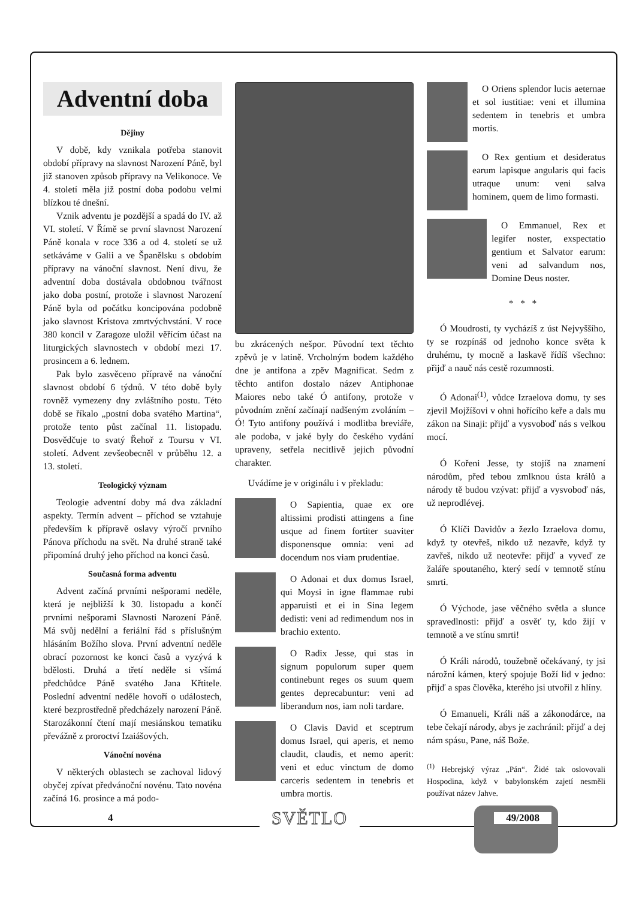Adventní doba
Dějiny
V době, kdy vznikala potřeba stanovit období přípravy na slavnost Narození Páně, byl již stanoven způsob přípravy na Velikonoce. Ve 4. století měla již postní doba podobu velmi blízkou té dnešní.
Vznik adventu je pozdější a spadá do IV. až VI. století. V Římě se první slavnost Narození Páně konala v roce 336 a od 4. století se už setkáváme v Galii a ve Španělsku s obdobím přípravy na vánoční slavnost. Není divu, že adventní doba dostávala obdobnou tvářnost jako doba postní, protože i slavnost Narození Páně byla od počátku koncipována podobně jako slavnost Kristova zmrtvýchvstání. V roce 380 koncil v Zaragoze uložil věřícím účast na liturgických slavnostech v období mezi 17. prosincem a 6. lednem.
Pak bylo zasvěceno přípravě na vánoční slavnost období 6 týdnů. V této době byly rovněž vymezeny dny zvláštního postu. Této době se říkalo „postní doba svatého Martina“, protože tento půst začínal 11. listopadu. Dosvědčuje to svatý Řehoř z Toursu v VI. století. Advent zevšeobecněl v průběhu 12. a 13. století.
Teologický význam
Teologie adventní doby má dva základní aspekty. Termín advent – příchod se vztahuje především k přípravě oslavy výročí prvního Pánova příchodu na svět. Na druhé straně také připomíná druhý jeho příchod na konci časů.
Současná forma adventu
Advent začíná prvními nešporami neděle, která je nejbližší k 30. listopadu a končí prvními nešporami Slavnosti Narození Páně. Má svůj nedělní a feriální řád s příslušným hlásáním Božího slova. První adventní neděle obrací pozornost ke konci časů a vyzývá k bdělosti. Druhá a třetí neděle si všímá předchůdce Páně svatého Jana Křtitele. Poslední adventní neděle hovoří o událostech, které bezprostředně předcházely narození Páně. Starozákonní čtení mají mesiánskou tematiku převážně z proroctví Izaiášových.
Vánoční novéna
V některých oblastech se zachoval lidový obyčej zpívat předvánoční novénu. Tato novéna začíná 16. prosince a má podo-
bu zkrácených nešpor. Původní text těchto zpěvů je v latině. Vrcholným bodem každého dne je antifona a zpěv Magnificat. Sedm z těchto antifon dostalo název Antiphonae Maiores nebo také Ó antifony, protože v původním znění začínají nadšeným zvoláním – Ó! Tyto antifony používá i modlitba breviáře, ale podoba, v jaké byly do českého vydání upraveny, setřela necitlivě jejich původní charakter.
Uvádíme je v originálu i v překladu:
O Sapientia, quae ex ore altissimi prodisti attingens a fine usque ad finem fortiter suaviter disponensque omnia: veni ad docendum nos viam prudentiae.
O Adonai et dux domus Israel, qui Moysi in igne flammae rubi apparuisti et ei in Sina legem dedisti: veni ad redimendum nos in brachio extento.
O Radix Jesse, qui stas in signum populorum super quem continebunt reges os suum quem gentes deprecabuntur: veni ad liberandum nos, iam noli tardare.
O Clavis David et sceptrum domus Israel, qui aperis, et nemo claudit, claudis, et nemo aperit: veni et educ vinctum de domo carceris sedentem in tenebris et umbra mortis.
O Oriens splendor lucis aeternae et sol iustitiae: veni et illumina sedentem in tenebris et umbra mortis.
O Rex gentium et desideratus earum lapisque angularis qui facis utraque unum: veni salva hominem, quem de limo formasti.
O Emmanuel, Rex et legifer noster, exspectatio gentium et Salvator earum: veni ad salvandum nos, Domine Deus noster.
* * *
Ó Moudrosti, ty vycházíš z úst Nejvyššího, ty se rozpínáš od jednoho konce světa k druhému, ty mocně a laskavě řídíš všechno: přijď a nauč nás cestě rozumnosti.
Ó Adonai<sup>(1)</sup>, vůdce Izraelova domu, ty ses zjevil Mojžíšovi v ohni hořícího keře a dals mu zákon na Sinaji: přijď a vysvoboď nás s velkou mocí.
Ó Kořeni Jesse, ty stojíš na znamení národům, před tebou zmlknou ústa králů a národy tě budou vzývat: přijď a vysvoboď nás, už neprodlévej.
Ó Klíči Davidův a žezlo Izraelova domu, když ty otevřeš, nikdo už nezavře, když ty zavřeš, nikdo už neotevře: přijď a vyveď ze žaláře spoutaného, který sedí v temnotě stínu smrti.
Ó Východe, jase věčného světla a slunce spravedlnosti: přijď a osvěť ty, kdo žijí v temnotě a ve stínu smrti!
Ó Králi národů, toužebně očekávaný, ty jsi nárožní kámen, který spojuje Boží lid v jedno: přijď a spas člověka, kterého jsi utvořil z hlíny.
Ó Emanueli, Králi náš a zákonodárce, na tebe čekají národy, abys je zachránil: přijď a dej nám spásu, Pane, náš Bože.
<sup>(1)</sup> Hebrejský výraz „Pán“. Židé tak oslovovali Hospodina, když v babylonském zajetí nesměli používat název Jahve.
4 SVĚTLO 49/2008